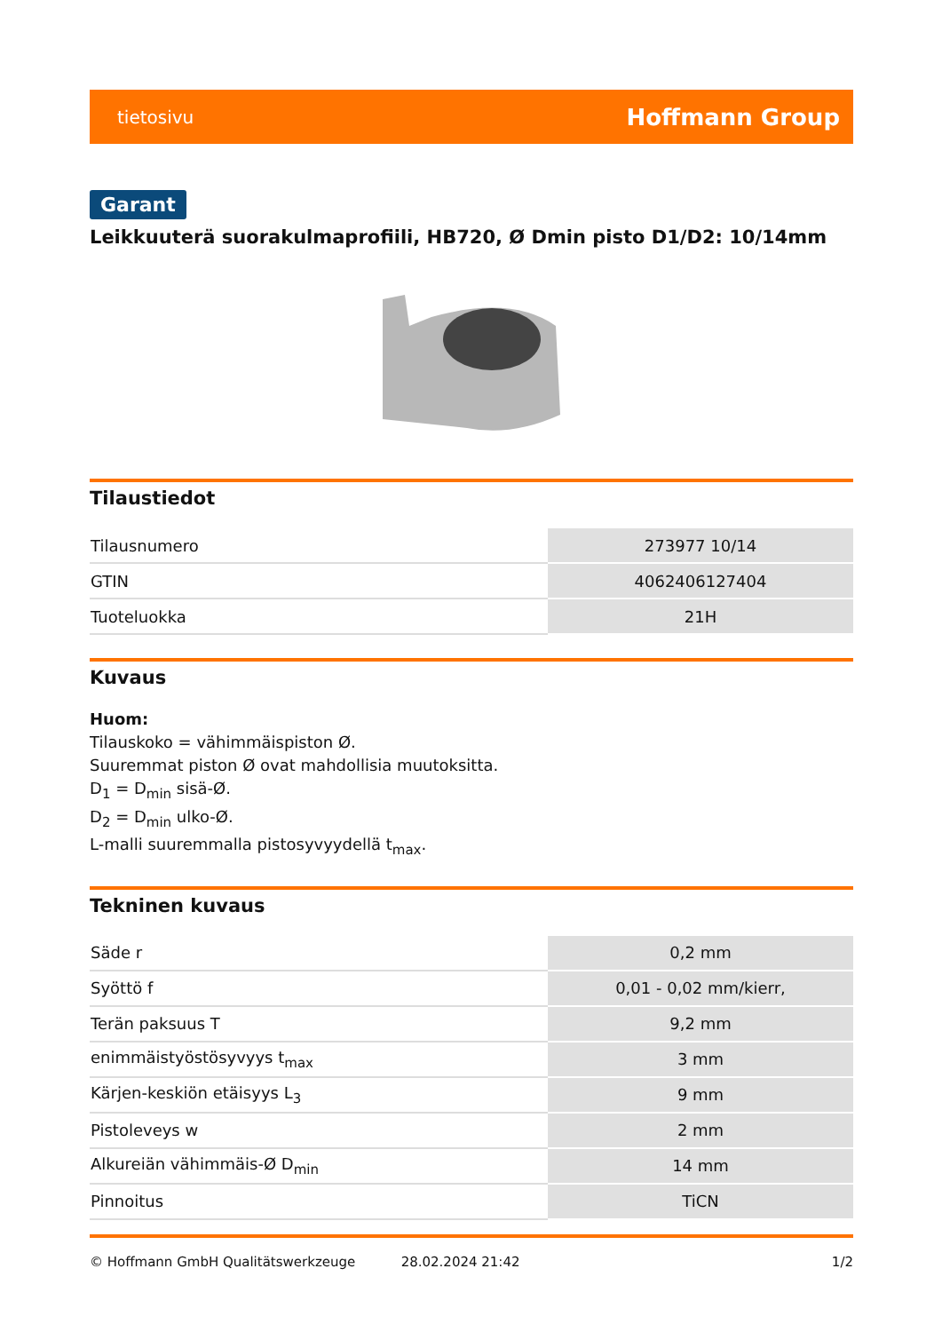tietosivu Hoffmann Group
Garant
Leikkuuterä suorakulmaprofiili, HB720, Ø Dmin pisto D1/D2: 10/14mm
Tilaustiedot
| Tilausnumero | 273977 10/14 |
| GTIN | 4062406127404 |
| Tuoteluokka | 21H |
Kuvaus
Huom:
Tilauskoko = vähimmäispiston Ø.
Suuremmat piston Ø ovat mahdollisia muutoksitta.
D<sub>1</sub> = D<sub>min</sub> sisä-Ø.
D<sub>2</sub> = D<sub>min</sub> ulko-Ø.
L-malli suuremmalla pistosyvyydellä t<sub>max</sub>.
Tekninen kuvaus
| Säde r | 0,2 mm |
| Syöttö f | 0,01 - 0,02 mm/kierr, |
| Terän paksuus T | 9,2 mm |
| enimmäistyöstösyvyys t<sub>max</sub> | 3 mm |
| Kärjen-keskiön etäisyys L<sub>3</sub> | 9 mm |
| Pistoleveys w | 2 mm |
| Alkureiän vähimmäis-Ø D<sub>min</sub> | 14 mm |
| Pinnoitus | TiCN |
© Hoffmann GmbH Qualitätswerkzeuge 28.02.2024 21:42 1/2